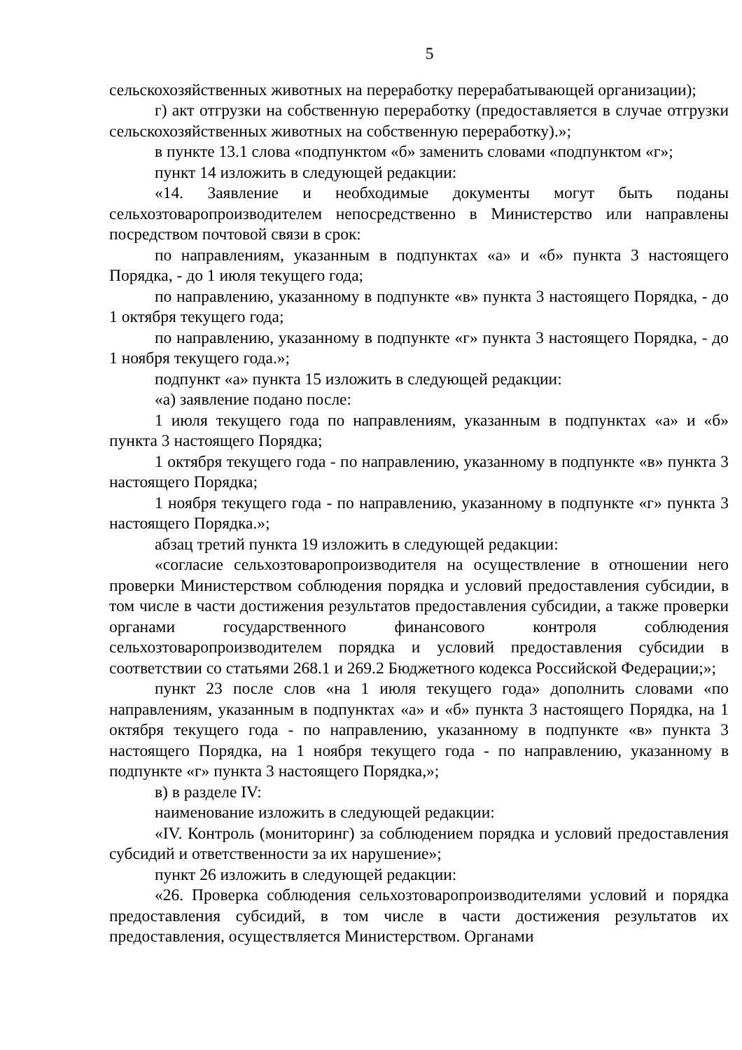5
сельскохозяйственных животных на переработку перерабатывающей организации);
г) акт отгрузки на собственную переработку (предоставляется в случае отгрузки сельскохозяйственных животных на собственную переработку).»;
в пункте 13.1 слова «подпунктом «б» заменить словами «подпунктом «г»;
пункт 14 изложить в следующей редакции:
«14. Заявление и необходимые документы могут быть поданы сельхозтоваропроизводителем непосредственно в Министерство или направлены посредством почтовой связи в срок:
по направлениям, указанным в подпунктах «а» и «б» пункта 3 настоящего Порядка, - до 1 июля текущего года;
по направлению, указанному в подпункте «в» пункта 3 настоящего Порядка, - до 1 октября текущего года;
по направлению, указанному в подпункте «г» пункта 3 настоящего Порядка, - до 1 ноября текущего года.»;
подпункт «а» пункта 15 изложить в следующей редакции:
«а) заявление подано после:
1 июля текущего года по направлениям, указанным в подпунктах «а» и «б» пункта 3 настоящего Порядка;
1 октября текущего года - по направлению, указанному в подпункте «в» пункта 3 настоящего Порядка;
1 ноября текущего года - по направлению, указанному в подпункте «г» пункта 3 настоящего Порядка.»;
абзац третий пункта 19 изложить в следующей редакции:
«согласие сельхозтоваропроизводителя на осуществление в отношении него проверки Министерством соблюдения порядка и условий предоставления субсидии, в том числе в части достижения результатов предоставления субсидии, а также проверки органами государственного финансового контроля соблюдения сельхозтоваропроизводителем порядка и условий предоставления субсидии в соответствии со статьями 268.1 и 269.2 Бюджетного кодекса Российской Федерации;»;
пункт 23 после слов «на 1 июля текущего года» дополнить словами «по направлениям, указанным в подпунктах «а» и «б» пункта 3 настоящего Порядка, на 1 октября текущего года - по направлению, указанному в подпункте «в» пункта 3 настоящего Порядка, на 1 ноября текущего года - по направлению, указанному в подпункте «г» пункта 3 настоящего Порядка,»;
в) в разделе IV:
наименование изложить в следующей редакции:
«IV. Контроль (мониторинг) за соблюдением порядка и условий предоставления субсидий и ответственности за их нарушение»;
пункт 26 изложить в следующей редакции:
«26. Проверка соблюдения сельхозтоваропроизводителями условий и порядка предоставления субсидий, в том числе в части достижения результатов их предоставления, осуществляется Министерством. Органами